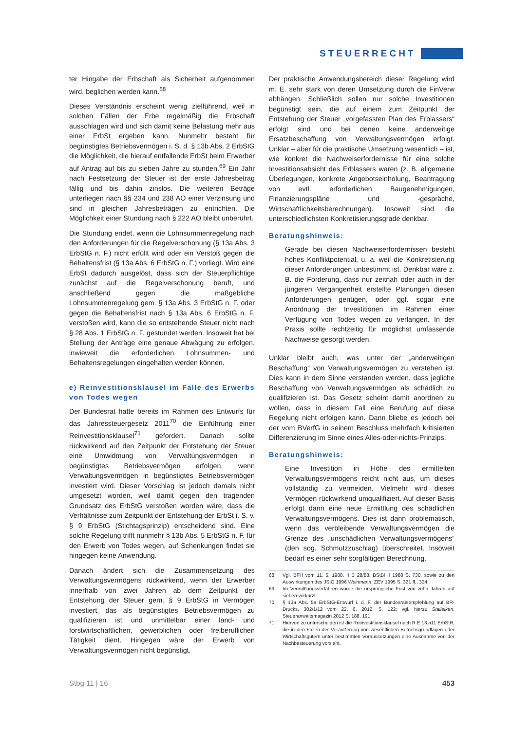STEUERRECHT
ter Hingabe der Erbschaft als Sicherheit aufgenommen wird, beglichen werden kann.<sup>68</sup>
Dieses Verständnis erscheint wenig zielführend, weil in solchen Fällen der Erbe regelmäßig die Erbschaft ausschlagen wird und sich damit keine Belastung mehr aus einer ErbSt ergeben kann. Nunmehr besteht für begünstigtes Betriebsvermögen i. S. d. § 13b Abs. 2 ErbStG die Möglichkeit, die hierauf entfallende ErbSt beim Erwerber auf Antrag auf bis zu sieben Jahre zu stunden.<sup>69</sup> Ein Jahr nach Festsetzung der Steuer ist der erste Jahresbetrag fällig und bis dahin zinslos. Die weiteren Beträge unterliegen nach §§ 234 und 238 AO einer Verzinsung und sind in gleichen Jahresbeträgen zu entrichten. Die Möglichkeit einer Stundung nach § 222 AO bleibt unberührt.
Die Stundung endet, wenn die Lohnsummenregelung nach den Anforderungen für die Regelverschonung (§ 13a Abs. 3 ErbStG n. F.) nicht erfüllt wird oder ein Verstoß gegen die Behaltensfrist (§ 13a Abs. 6 ErbStG n. F.) vorliegt. Wird eine ErbSt dadurch ausgelöst, dass sich der Steuerpflichtige zunächst auf die Regelverschonung beruft, und anschließend gegen die maßgebliche Lohnsummenregelung gem. § 13a Abs. 3 ErbStG n. F. oder gegen die Behaltensfrist nach § 13a Abs. 6 ErbStG n. F. verstoßen wird, kann die so entstehende Steuer nicht nach § 28 Abs. 1 ErbStG n. F. gestundet werden. Insoweit hat bei Stellung der Anträge eine genaue Abwägung zu erfolgen, inwieweit die erforderlichen Lohnsummen- und Behaltensregelungen eingehalten werden können.
e) Reinvestitionsklausel im Falle des Erwerbs von Todes wegen
Der Bundesrat hatte bereits im Rahmen des Entwurfs für das Jahressteuergesetz 2011<sup>70</sup> die Einführung einer Reinvestitionsklausel<sup>71</sup> gefordert. Danach sollte rückwirkend auf den Zeitpunkt der Entstehung der Steuer eine Umwidmung von Verwaltungsvermögen in begünstigtes Betriebsvermögen erfolgen, wenn Verwaltungsvermögen in begünstigtes Betriebsvermögen investiert wird. Dieser Vorschlag ist jedoch damals nicht umgesetzt worden, weil damit gegen den tragenden Grundsatz des ErbStG verstoßen worden wäre, dass die Verhältnisse zum Zeitpunkt der Entstehung der ErbSt i. S. v. § 9 ErbStG (Stichtagsprinzip) entscheidend sind. Eine solche Regelung trifft nunmehr § 13b Abs. 5 ErbStG n. F. für den Erwerb von Todes wegen, auf Schenkungen findet sie hingegen keine Anwendung.
Danach ändert sich die Zusammensetzung des Verwaltungsvermögens rückwirkend, wenn der Erwerber innerhalb von zwei Jahren ab dem Zeitpunkt der Entstehung der Steuer gem. § 9 ErbStG in Vermögen investiert, das als begünstigtes Betriebsvermögen zu qualifizieren ist und unmittelbar einer land- und forstwirtschaftlichen, gewerblichen oder freiberuflichen Tätigkeit dient. Hingegen wäre der Erwerb von Verwaltungsvermögen nicht begünstigt.
Der praktische Anwendungsbereich dieser Regelung wird m. E. sehr stark von deren Umsetzung durch die FinVerw abhängen. Schließlich sollen nur solche Investitionen begünstigt sein, die auf einem zum Zeitpunkt der Entstehung der Steuer „vorgefassten Plan des Erblassers“ erfolgt sind und bei denen keine anderweitige Ersatzbeschaffung von Verwaltungsvermögen erfolgt. Unklar – aber für die praktische Umsetzung wesentlich – ist, wie konkret die Nachweiserfordernisse für eine solche Investitionsabsicht des Erblassers waren (z. B. allgemeine Überlegungen, konkrete Angebotseinholung, Beantragung von evtl. erforderlichen Baugenehmigungen, Finanzierungspläne und -gespräche, Wirtschaftlichkeitsberechnungen). Insoweit sind die unterschiedlichsten Konkretisierungsgrade denkbar.
Beratungshinweis:
Gerade bei diesen Nachweiserfordernissen besteht hohes Konfliktpotential, u. a. weil die Konkretisierung dieser Anforderungen unbestimmt ist. Denkbar wäre z. B. die Forderung, dass nur zeitnah oder auch in der jüngeren Vergangenheit erstellte Planungen diesen Anforderungen genügen, oder ggf. sogar eine Anordnung der Investitionen im Rahmen einer Verfügung von Todes wegen zu verlangen. In der Praxis sollte rechtzeitig für möglichst umfassende Nachweise gesorgt werden.
Unklar bleibt auch, was unter der „anderweitigen Beschaffung“ von Verwaltungsvermögen zu verstehen ist. Dies kann in dem Sinne verstanden werden, dass jegliche Beschaffung von Verwaltungsvermögen als schädlich zu qualifizieren ist. Das Gesetz scheint damit anordnen zu wollen, dass in diesem Fall eine Berufung auf diese Regelung nicht erfolgen kann. Dann bliebe es jedoch bei der vom BVerfG in seinem Beschluss mehrfach kritisierten Differenzierung im Sinne eines Alles-oder-nichts-Prinzips.
Beratungshinweis:
Eine Investition in Höhe des ermittelten Verwaltungsvermögens reicht nicht aus, um dieses vollständig zu vermeiden. Vielmehr wird dieses Vermögen rückwirkend umqualifiziert. Auf dieser Basis erfolgt dann eine neue Ermittlung des schädlichen Verwaltungsvermögens. Dies ist dann problematisch, wenn das verbleibende Verwaltungsvermögen die Grenze des „unschädlichen Verwaltungsvermögens“ (den sog. Schmutzzuschlag) überschreitet. Insoweit bedarf es einer sehr sorgfältigen Berechnung.
68 Vgl. BFH vom 11. 5. 1988, II B 28/88, BStBl II 1988 S. 730, sowie zu den Auswirkungen des JStG 1996 Weinmann, ZEV 1995 S. 321 ff., 324.
69 Im Vermittlungsverfahren wurde die ursprüngliche Frist von zehn Jahren auf sieben verkürzt.
70 § 13a Abs. 5a ErbStG-Entwurf i. d. F. der Bundesratsempfehlung auf BR-Drucks. 302/1/12 vom 22. 6. 2012, S. 122; vgl. hierzu Stalleiken, Steueranwaltsmagazin 2012 S. 188, 191.
71 Hiervon zu unterscheiden ist die Reinvestitionsklausel nach R E 13.a11 ErbStR, die in den Fällen der Veräußerung von wesentlichen Betriebsgrundlagen oder Wirtschaftsgütern unter bestimmten Voraussetzungen eine Ausnahme von der Nachbesteuerung vorsieht.
Stbg 11 | 16 453